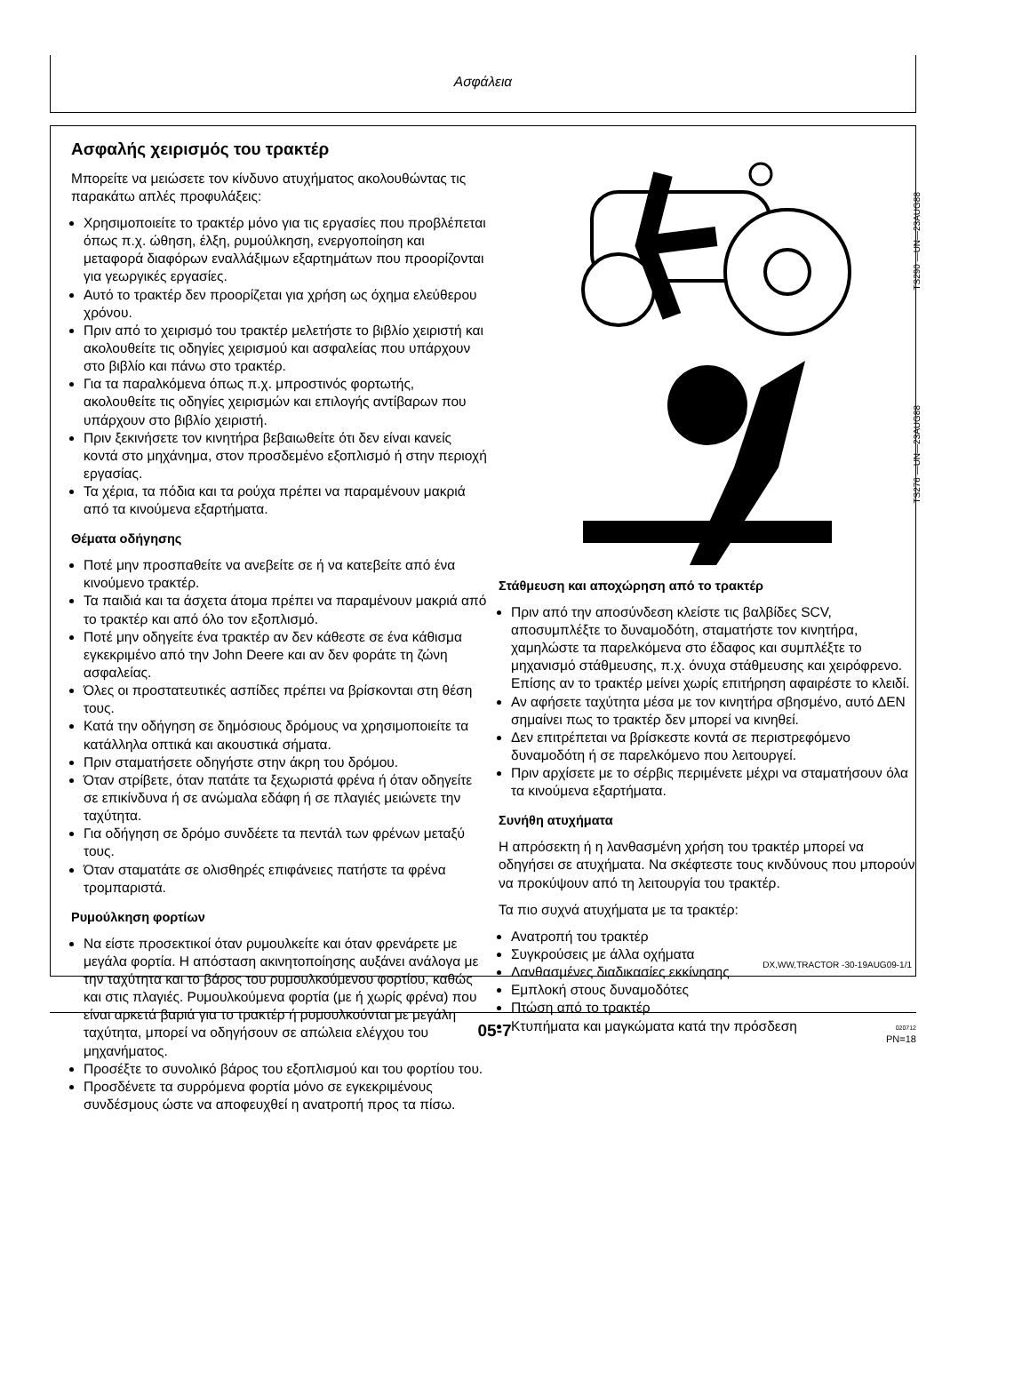Ασφάλεια
Ασφαλής χειρισμός του τρακτέρ
Μπορείτε να μειώσετε τον κίνδυνο ατυχήματος ακολουθώντας τις παρακάτω απλές προφυλάξεις:
Χρησιμοποιείτε το τρακτέρ μόνο για τις εργασίες που προβλέπεται όπως π.χ. ώθηση, έλξη, ρυμούλκηση, ενεργοποίηση και μεταφορά διαφόρων εναλλάξιμων εξαρτημάτων που προορίζονται για γεωργικές εργασίες.
Αυτό το τρακτέρ δεν προορίζεται για χρήση ως όχημα ελεύθερου χρόνου.
Πριν από το χειρισμό του τρακτέρ μελετήστε το βιβλίο χειριστή και ακολουθείτε τις οδηγίες χειρισμού και ασφαλείας που υπάρχουν στο βιβλίο και πάνω στο τρακτέρ.
Για τα παραλκόμενα όπως π.χ. μπροστινός φορτωτής, ακολουθείτε τις οδηγίες χειρισμών και επιλογής αντίβαρων που υπάρχουν στο βιβλίο χειριστή.
Πριν ξεκινήσετε τον κινητήρα βεβαιωθείτε ότι δεν είναι κανείς κοντά στο μηχάνημα, στον προσδεμένο εξοπλισμό ή στην περιοχή εργασίας.
Τα χέρια, τα πόδια και τα ρούχα πρέπει να παραμένουν μακριά από τα κινούμενα εξαρτήματα.
Θέματα οδήγησης
Ποτέ μην προσπαθείτε να ανεβείτε σε ή να κατεβείτε από ένα κινούμενο τρακτέρ.
Τα παιδιά και τα άσχετα άτομα πρέπει να παραμένουν μακριά από το τρακτέρ και από όλο τον εξοπλισμό.
Ποτέ μην οδηγείτε ένα τρακτέρ αν δεν κάθεστε σε ένα κάθισμα εγκεκριμένο από την John Deere και αν δεν φοράτε τη ζώνη ασφαλείας.
Όλες οι προστατευτικές ασπίδες πρέπει να βρίσκονται στη θέση τους.
Κατά την οδήγηση σε δημόσιους δρόμους να χρησιμοποιείτε τα κατάλληλα οπτικά και ακουστικά σήματα.
Πριν σταματήσετε οδηγήστε στην άκρη του δρόμου.
Όταν στρίβετε, όταν πατάτε τα ξεχωριστά φρένα ή όταν οδηγείτε σε επικίνδυνα ή σε ανώμαλα εδάφη ή σε πλαγιές μειώνετε την ταχύτητα.
Για οδήγηση σε δρόμο συνδέετε τα πεντάλ των φρένων μεταξύ τους.
Όταν σταματάτε σε ολισθηρές επιφάνειες πατήστε τα φρένα τρομπαριστά.
Ρυμούλκηση φορτίων
Να είστε προσεκτικοί όταν ρυμουλκείτε και όταν φρενάρετε με μεγάλα φορτία. Η απόσταση ακινητοποίησης αυξάνει ανάλογα με την ταχύτητα και το βάρος του ρυμουλκούμενου φορτίου, καθώς και στις πλαγιές. Ρυμουλκούμενα φορτία (με ή χωρίς φρένα) που είναι αρκετά βαριά για το τρακτέρ ή ρυμουλκούνται με μεγάλη ταχύτητα, μπορεί να οδηγήσουν σε απώλεια ελέγχου του μηχανήματος.
Προσέξτε το συνολικό βάρος του εξοπλισμού και του φορτίου του.
Προσδένετε τα συρρόμενα φορτία μόνο σε εγκεκριμένους συνδέσμους ώστε να αποφευχθεί η ανατροπή προς τα πίσω.
TS290 —UN—23AUG88
TS276 —UN—23AUG88
Στάθμευση και αποχώρηση από το τρακτέρ
Πριν από την αποσύνδεση κλείστε τις βαλβίδες SCV, αποσυμπλέξτε το δυναμοδότη, σταματήστε τον κινητήρα, χαμηλώστε τα παρελκόμενα στο έδαφος και συμπλέξτε το μηχανισμό στάθμευσης, π.χ. όνυχα στάθμευσης και χειρόφρενο. Επίσης αν το τρακτέρ μείνει χωρίς επιτήρηση αφαιρέστε το κλειδί.
Αν αφήσετε ταχύτητα μέσα με τον κινητήρα σβησμένο, αυτό ΔΕΝ σημαίνει πως το τρακτέρ δεν μπορεί να κινηθεί.
Δεν επιτρέπεται να βρίσκεστε κοντά σε περιστρεφόμενο δυναμοδότη ή σε παρελκόμενο που λειτουργεί.
Πριν αρχίσετε με το σέρβις περιμένετε μέχρι να σταματήσουν όλα τα κινούμενα εξαρτήματα.
Συνήθη ατυχήματα
Η απρόσεκτη ή η λανθασμένη χρήση του τρακτέρ μπορεί να οδηγήσει σε ατυχήματα. Να σκέφτεστε τους κινδύνους που μπορούν να προκύψουν από τη λειτουργία του τρακτέρ.
Τα πιο συχνά ατυχήματα με τα τρακτέρ:
Ανατροπή του τρακτέρ
Συγκρούσεις με άλλα οχήματα
Λανθασμένες διαδικασίες εκκίνησης
Εμπλοκή στους δυναμοδότες
Πτώση από το τρακτέρ
Κτυπήματα και μαγκώματα κατά την πρόσδεση
DX,WW,TRACTOR -30-19AUG09-1/1
05-7 020712
PN=18